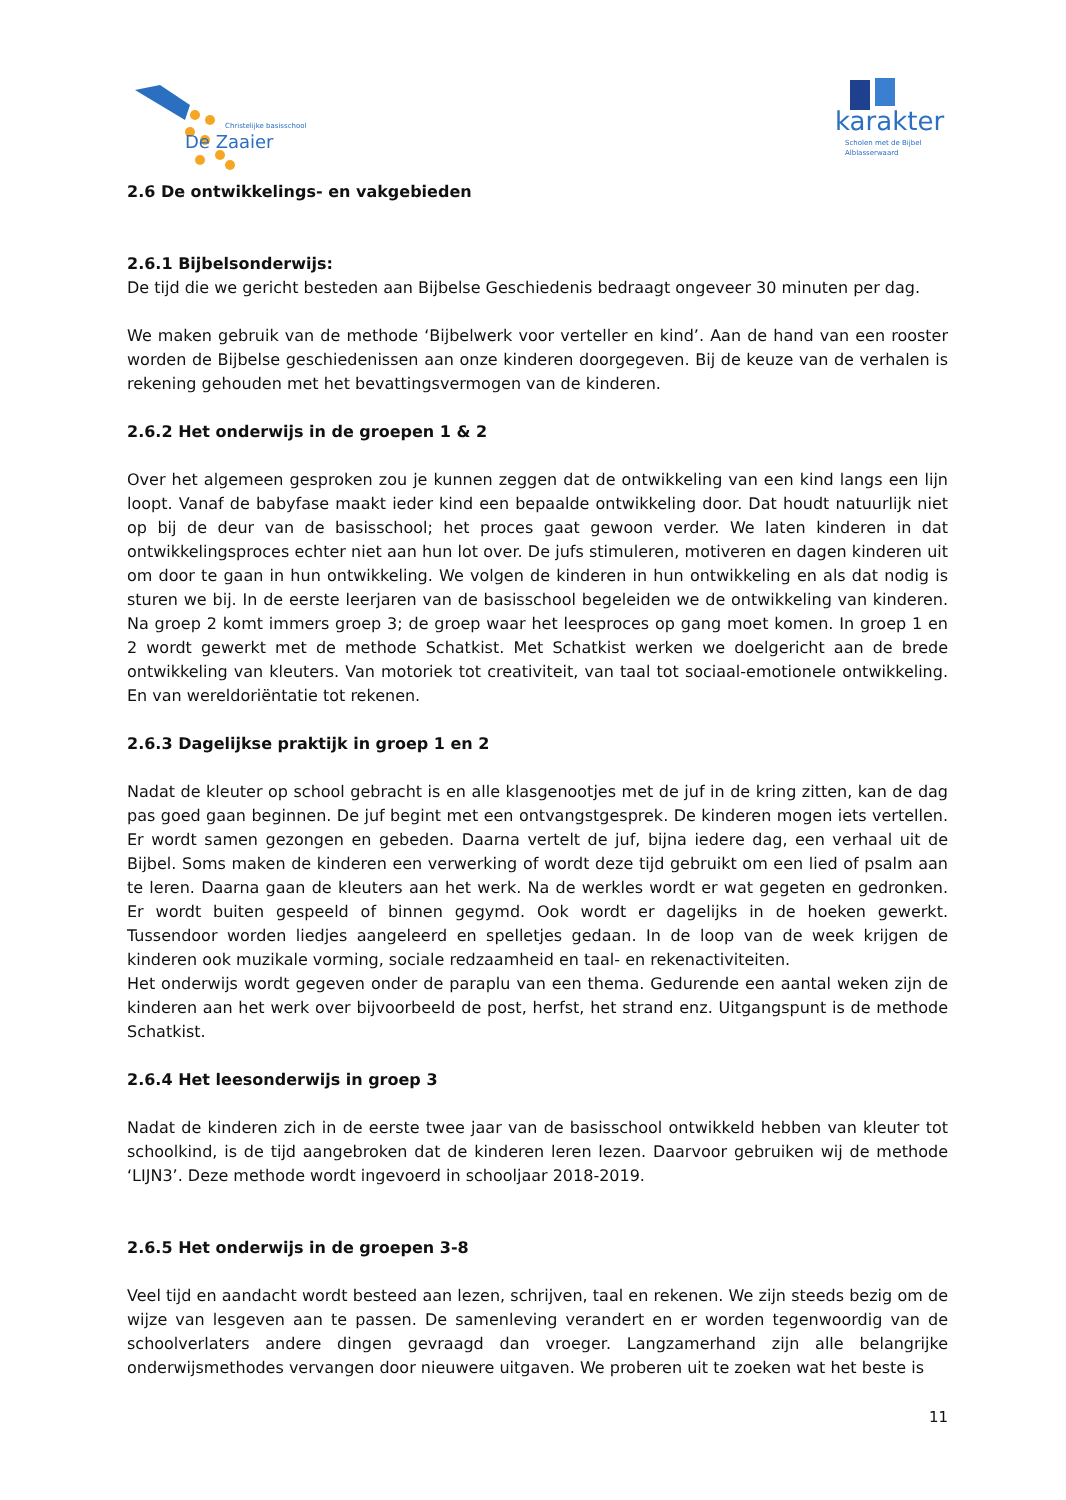Christelijke basisschool
De Zaaier
karakter
Scholen met de Bijbel
Alblasserwaard
2.6 De ontwikkelings- en vakgebieden
2.6.1 Bijbelsonderwijs:
De tijd die we gericht besteden aan Bijbelse Geschiedenis bedraagt ongeveer 30 minuten per dag.
We maken gebruik van de methode ‘Bijbelwerk voor verteller en kind’. Aan de hand van een rooster worden de Bijbelse geschiedenissen aan onze kinderen doorgegeven. Bij de keuze van de verhalen is rekening gehouden met het bevattingsvermogen van de kinderen.
2.6.2 Het onderwijs in de groepen 1 & 2
Over het algemeen gesproken zou je kunnen zeggen dat de ontwikkeling van een kind langs een lijn loopt. Vanaf de babyfase maakt ieder kind een bepaalde ontwikkeling door. Dat houdt natuurlijk niet op bij de deur van de basisschool; het proces gaat gewoon verder. We laten kinderen in dat ontwikkelingsproces echter niet aan hun lot over. De jufs stimuleren, motiveren en dagen kinderen uit om door te gaan in hun ontwikkeling. We volgen de kinderen in hun ontwikkeling en als dat nodig is sturen we bij. In de eerste leerjaren van de basisschool begeleiden we de ontwikkeling van kinderen. Na groep 2 komt immers groep 3; de groep waar het leesproces op gang moet komen. In groep 1 en 2 wordt gewerkt met de methode Schatkist. Met Schatkist werken we doelgericht aan de brede ontwikkeling van kleuters. Van motoriek tot creativiteit, van taal tot sociaal-emotionele ontwikkeling. En van wereldoriëntatie tot rekenen.
2.6.3 Dagelijkse praktijk in groep 1 en 2
Nadat de kleuter op school gebracht is en alle klasgenootjes met de juf in de kring zitten, kan de dag pas goed gaan beginnen. De juf begint met een ontvangstgesprek. De kinderen mogen iets vertellen. Er wordt samen gezongen en gebeden. Daarna vertelt de juf, bijna iedere dag, een verhaal uit de Bijbel. Soms maken de kinderen een verwerking of wordt deze tijd gebruikt om een lied of psalm aan te leren. Daarna gaan de kleuters aan het werk. Na de werkles wordt er wat gegeten en gedronken. Er wordt buiten gespeeld of binnen gegymd. Ook wordt er dagelijks in de hoeken gewerkt. Tussendoor worden liedjes aangeleerd en spelletjes gedaan. In de loop van de week krijgen de kinderen ook muzikale vorming, sociale redzaamheid en taal- en rekenactiviteiten.
Het onderwijs wordt gegeven onder de paraplu van een thema. Gedurende een aantal weken zijn de kinderen aan het werk over bijvoorbeeld de post, herfst, het strand enz. Uitgangspunt is de methode Schatkist.
2.6.4 Het leesonderwijs in groep 3
Nadat de kinderen zich in de eerste twee jaar van de basisschool ontwikkeld hebben van kleuter tot schoolkind, is de tijd aangebroken dat de kinderen leren lezen. Daarvoor gebruiken wij de methode ‘LIJN3’. Deze methode wordt ingevoerd in schooljaar 2018-2019.
2.6.5 Het onderwijs in de groepen 3-8
Veel tijd en aandacht wordt besteed aan lezen, schrijven, taal en rekenen. We zijn steeds bezig om de wijze van lesgeven aan te passen. De samenleving verandert en er worden tegenwoordig van de schoolverlaters andere dingen gevraagd dan vroeger. Langzamerhand zijn alle belangrijke onderwijsmethodes vervangen door nieuwere uitgaven. We proberen uit te zoeken wat het beste is
11